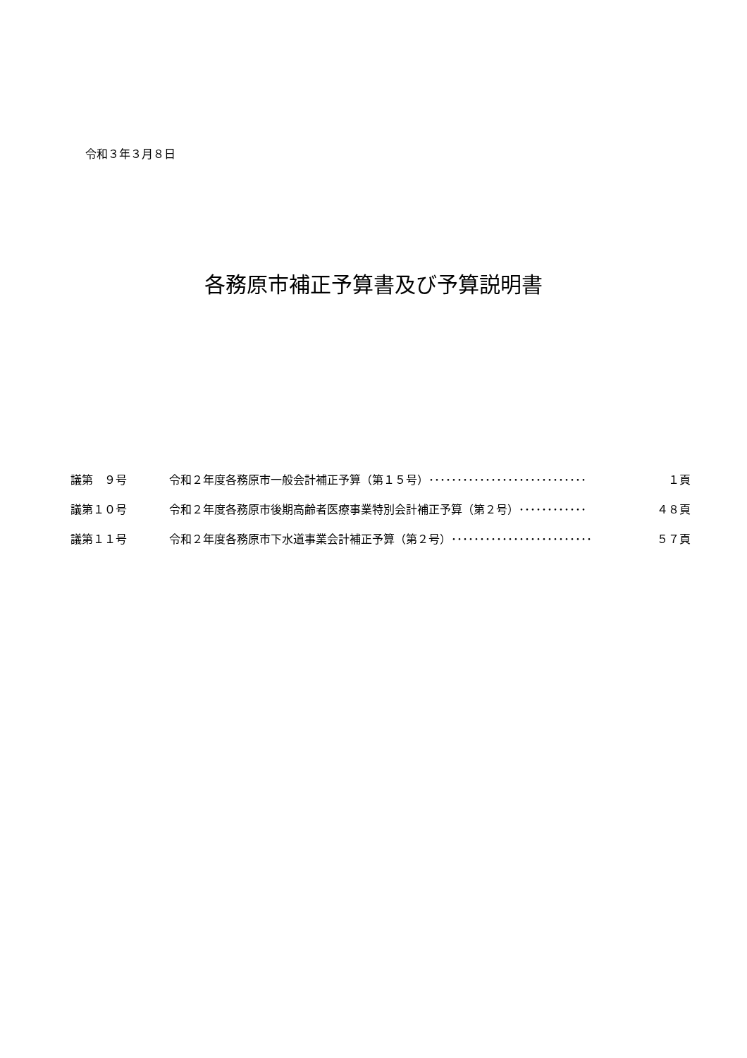令和３年３月８日
各務原市補正予算書及び予算説明書
| 議第 ９号 | 令和２年度各務原市一般会計補正予算（第１５号） ････････････････････････････ １頁 |
| 議第１０号 | 令和２年度各務原市後期高齢者医療事業特別会計補正予算（第２号） ････････････ ４８頁 |
| 議第１１号 | 令和２年度各務原市下水道事業会計補正予算（第２号） ･････････････････････････ ５７頁 |